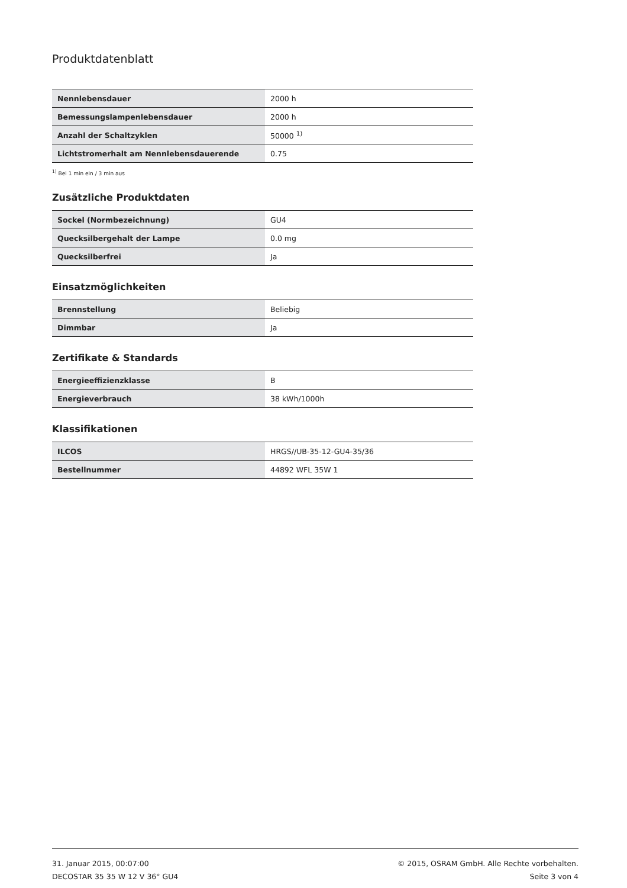Produktdatenblatt
| Nennlebensdauer | 2000 h |
| Bemessungslampenlebensdauer | 2000 h |
| Anzahl der Schaltzyklen | 50000 <sup>1)</sup> |
| Lichtstromerhalt am Nennlebensdauerende | 0.75 |
<sup>1)</sup> Bei 1 min ein / 3 min aus
Zusätzliche Produktdaten
| Sockel (Normbezeichnung) | GU4 |
| Quecksilbergehalt der Lampe | 0.0 mg |
| Quecksilberfrei | Ja |
Einsatzmöglichkeiten
| Brennstellung | Beliebig |
| Dimmbar | Ja |
Zertifikate & Standards
| Energieeffizienzklasse | B |
| Energieverbrauch | 38 kWh/1000h |
Klassifikationen
| ILCOS | HRGS//UB-35-12-GU4-35/36 |
| Bestellnummer | 44892 WFL 35W 1 |
31. Januar 2015, 00:07:00
DECOSTAR 35 35 W 12 V 36° GU4
© 2015, OSRAM GmbH. Alle Rechte vorbehalten.
Seite 3 von 4